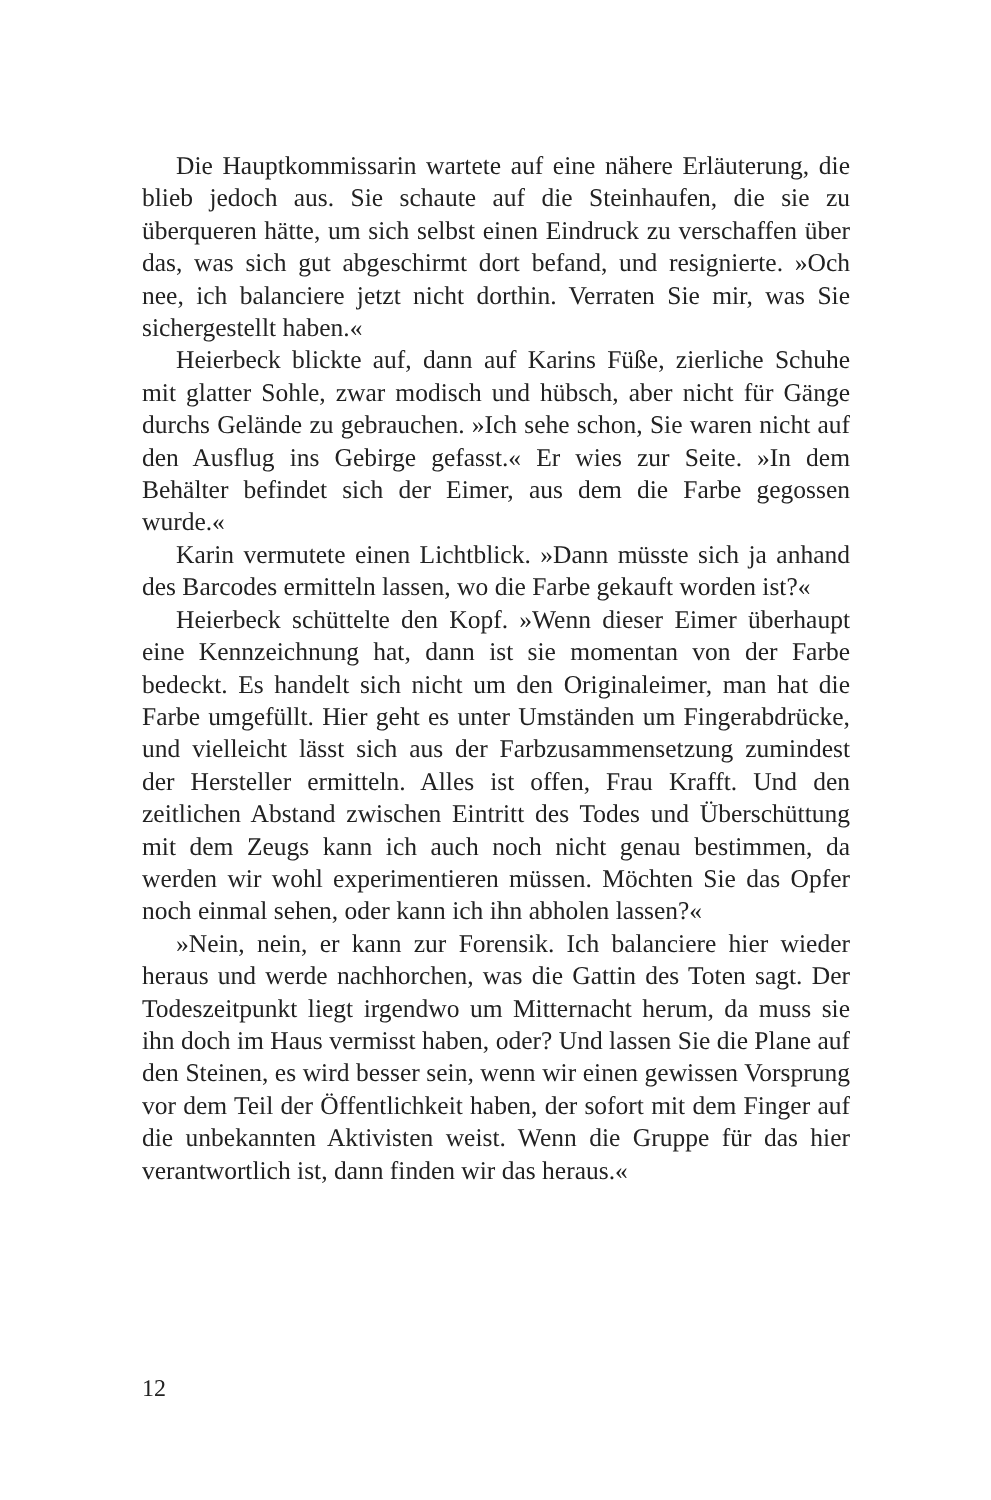Die Hauptkommissarin wartete auf eine nähere Erläuterung, die blieb jedoch aus. Sie schaute auf die Steinhaufen, die sie zu überqueren hätte, um sich selbst einen Eindruck zu verschaffen über das, was sich gut abgeschirmt dort befand, und resignierte. »Och nee, ich balanciere jetzt nicht dorthin. Verraten Sie mir, was Sie sichergestellt haben.«
Heierbeck blickte auf, dann auf Karins Füße, zierliche Schuhe mit glatter Sohle, zwar modisch und hübsch, aber nicht für Gänge durchs Gelände zu gebrauchen. »Ich sehe schon, Sie waren nicht auf den Ausflug ins Gebirge gefasst.« Er wies zur Seite. »In dem Behälter befindet sich der Eimer, aus dem die Farbe gegossen wurde.«
Karin vermutete einen Lichtblick. »Dann müsste sich ja anhand des Barcodes ermitteln lassen, wo die Farbe gekauft worden ist?«
Heierbeck schüttelte den Kopf. »Wenn dieser Eimer überhaupt eine Kennzeichnung hat, dann ist sie momentan von der Farbe bedeckt. Es handelt sich nicht um den Originaleimer, man hat die Farbe umgefüllt. Hier geht es unter Umständen um Fingerabdrücke, und vielleicht lässt sich aus der Farbzusammensetzung zumindest der Hersteller ermitteln. Alles ist offen, Frau Krafft. Und den zeitlichen Abstand zwischen Eintritt des Todes und Überschüttung mit dem Zeugs kann ich auch noch nicht genau bestimmen, da werden wir wohl experimentieren müssen. Möchten Sie das Opfer noch einmal sehen, oder kann ich ihn abholen lassen?«
»Nein, nein, er kann zur Forensik. Ich balanciere hier wieder heraus und werde nachhorchen, was die Gattin des Toten sagt. Der Todeszeitpunkt liegt irgendwo um Mitternacht herum, da muss sie ihn doch im Haus vermisst haben, oder? Und lassen Sie die Plane auf den Steinen, es wird besser sein, wenn wir einen gewissen Vorsprung vor dem Teil der Öffentlichkeit haben, der sofort mit dem Finger auf die unbekannten Aktivisten weist. Wenn die Gruppe für das hier verantwortlich ist, dann finden wir das heraus.«
12